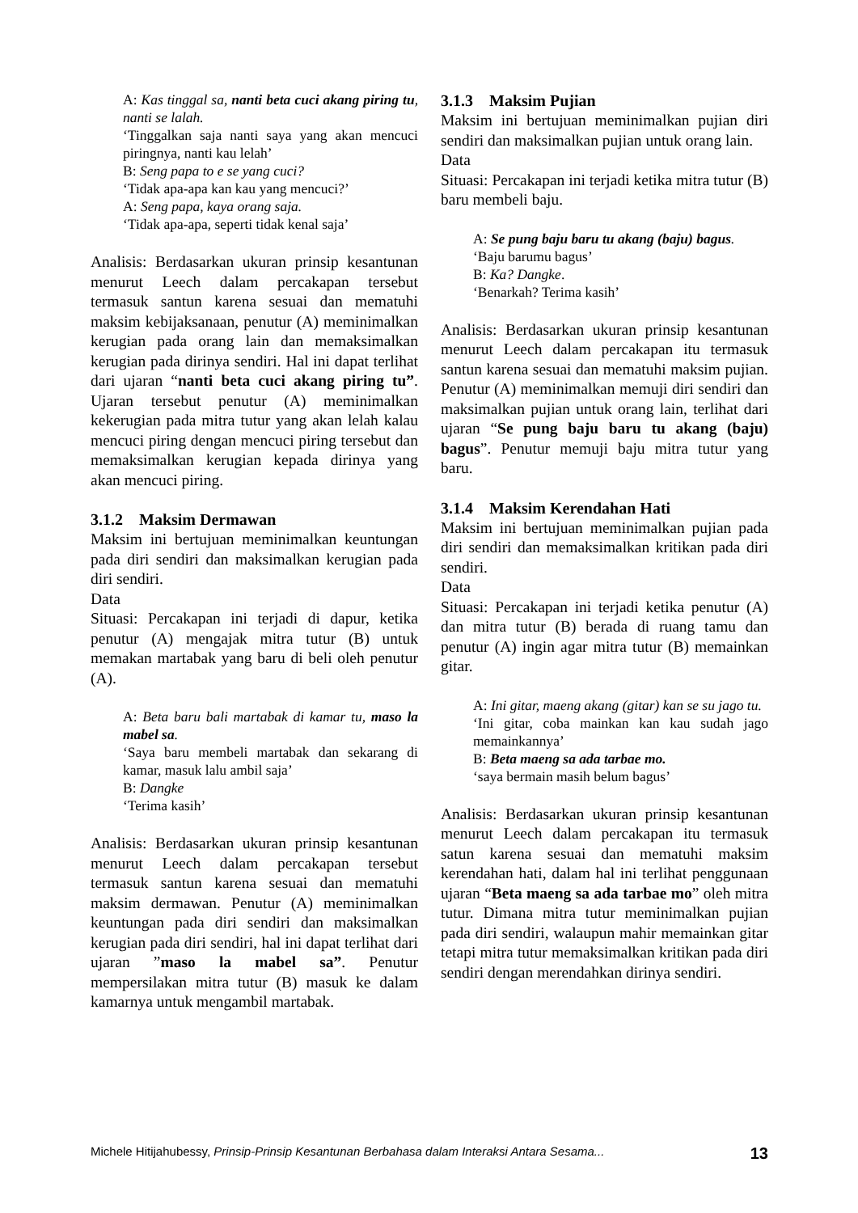A: Kas tinggal sa, nanti beta cuci akang piring tu, nanti se lalah.
‘Tinggalkan saja nanti saya yang akan mencuci piringnya, nanti kau lelah’
B: Seng papa to e se yang cuci?
‘Tidak apa-apa kan kau yang mencuci?’
A: Seng papa, kaya orang saja.
‘Tidak apa-apa, seperti tidak kenal saja’
Analisis: Berdasarkan ukuran prinsip kesantunan menurut Leech dalam percakapan tersebut termasuk santun karena sesuai dan mematuhi maksim kebijaksanaan, penutur (A) meminimalkan kerugian pada orang lain dan memaksimalkan kerugian pada dirinya sendiri. Hal ini dapat terlihat dari ujaran “nanti beta cuci akang piring tu”. Ujaran tersebut penutur (A) meminimalkan kekerugian pada mitra tutur yang akan lelah kalau mencuci piring dengan mencuci piring tersebut dan memaksimalkan kerugian kepada dirinya yang akan mencuci piring.
3.1.2 Maksim Dermawan
Maksim ini bertujuan meminimalkan keuntungan pada diri sendiri dan maksimalkan kerugian pada diri sendiri.
Data
Situasi: Percakapan ini terjadi di dapur, ketika penutur (A) mengajak mitra tutur (B) untuk memakan martabak yang baru di beli oleh penutur (A).
A: Beta baru bali martabak di kamar tu, maso la mabel sa.
‘Saya baru membeli martabak dan sekarang di kamar, masuk lalu ambil saja’
B: Dangke
‘Terima kasih’
Analisis: Berdasarkan ukuran prinsip kesantunan menurut Leech dalam percakapan tersebut termasuk santun karena sesuai dan mematuhi maksim dermawan. Penutur (A) meminimalkan keuntungan pada diri sendiri dan maksimalkan kerugian pada diri sendiri, hal ini dapat terlihat dari ujaran ”maso la mabel sa”. Penutur mempersilakan mitra tutur (B) masuk ke dalam kamarnya untuk mengambil martabak.
3.1.3 Maksim Pujian
Maksim ini bertujuan meminimalkan pujian diri sendiri dan maksimalkan pujian untuk orang lain.
Data
Situasi: Percakapan ini terjadi ketika mitra tutur (B) baru membeli baju.
A: Se pung baju baru tu akang (baju) bagus.
‘Baju barumu bagus’
B: Ka? Dangke.
‘Benarkah? Terima kasih’
Analisis: Berdasarkan ukuran prinsip kesantunan menurut Leech dalam percakapan itu termasuk santun karena sesuai dan mematuhi maksim pujian. Penutur (A) meminimalkan memuji diri sendiri dan maksimalkan pujian untuk orang lain, terlihat dari ujaran “Se pung baju baru tu akang (baju) bagus”. Penutur memuji baju mitra tutur yang baru.
3.1.4 Maksim Kerendahan Hati
Maksim ini bertujuan meminimalkan pujian pada diri sendiri dan memaksimalkan kritikan pada diri sendiri.
Data
Situasi: Percakapan ini terjadi ketika penutur (A) dan mitra tutur (B) berada di ruang tamu dan penutur (A) ingin agar mitra tutur (B) memainkan gitar.
A: Ini gitar, maeng akang (gitar) kan se su jago tu.
‘Ini gitar, coba mainkan kan kau sudah jago memainkannya’
B: Beta maeng sa ada tarbae mo.
‘saya bermain masih belum bagus’
Analisis: Berdasarkan ukuran prinsip kesantunan menurut Leech dalam percakapan itu termasuk satun karena sesuai dan mematuhi maksim kerendahan hati, dalam hal ini terlihat penggunaan ujaran “Beta maeng sa ada tarbae mo” oleh mitra tutur. Dimana mitra tutur meminimalkan pujian pada diri sendiri, walaupun mahir memainkan gitar tetapi mitra tutur memaksimalkan kritikan pada diri sendiri dengan merendahkan dirinya sendiri.
Michele Hitijahubessy, Prinsip-Prinsip Kesantunan Berbahasa dalam Interaksi Antara Sesama... 13